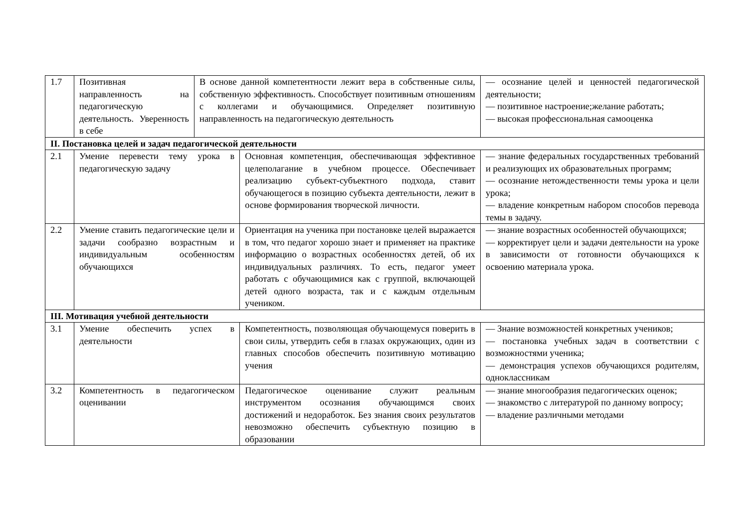| 1.7 | Позитивная направленность на педагогическую деятельность. Уверенность в себе | В основе данной компетентности лежит вера в собственные силы, собственную эффективность. Способствует позитивным отношениям с коллегами и обучающимися. Определяет позитивную направленность на педагогическую деятельность | | — осознание целей и ценностей педагогической деятельности; — позитивное настроение;желание работать; — высокая профессиональная самооценка |
| II. Постановка целей и задач педагогической деятельности | | | | |
| 2.1 | Умение перевести тему урока в педагогическую задачу | | Основная компетенция, обеспечивающая эффективное целеполагание в учебном процессе. Обеспечивает реализацию субъект-субъектного подхода, ставит обучающегося в позицию субъекта деятельности, лежит в основе формирования творческой личности. | — знание федеральных государственных требований и реализующих их образовательных программ; — осознание нетождественности темы урока и цели урока; — владение конкретным набором способов перевода темы в задачу. |
| 2.2 | Умение ставить педагогические цели и задачи сообразно возрастным и индивидуальным особенностям обучающихся | | Ориентация на ученика при постановке целей выражается в том, что педагог хорошо знает и применяет на практике информацию о возрастных особенностях детей, об их индивидуальных различиях. То есть, педагог умеет работать с обучающимися как с группой, включающей детей одного возраста, так и с каждым отдельным учеником. | — знание возрастных особенностей обучающихся; — корректирует цели и задачи деятельности на уроке в зависимости от готовности обучающихся к освоению материала урока. |
| III. Мотивация учебной деятельности | | | | |
| 3.1 | Умение обеспечить успех в деятельности | | Компетентность, позволяющая обучающемуся поверить в свои силы, утвердить себя в глазах окружающих, один из главных способов обеспечить позитивную мотивацию учения | — Знание возможностей конкретных учеников; — постановка учебных задач в соответствии с возможностями ученика; — демонстрация успехов обучающихся родителям, одноклассникам |
| 3.2 | Компетентность в педагогическом оценивании | | Педагогическое оценивание служит реальным инструментом осознания обучающимся своих достижений и недоработок. Без знания своих результатов невозможно обеспечить субъектную позицию в образовании | — знание многообразия педагогических оценок; — знакомство с литературой по данному вопросу; — владение различными методами |